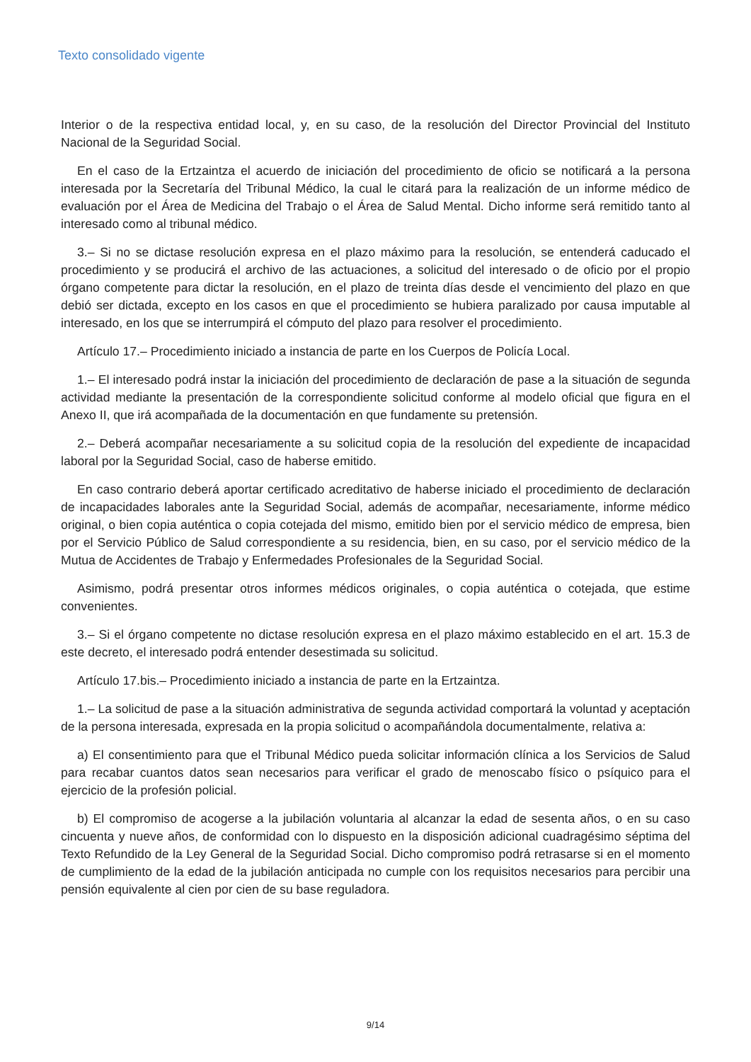Texto consolidado vigente
Interior o de la respectiva entidad local, y, en su caso, de la resolución del Director Provincial del Instituto Nacional de la Seguridad Social.
En el caso de la Ertzaintza el acuerdo de iniciación del procedimiento de oficio se notificará a la persona interesada por la Secretaría del Tribunal Médico, la cual le citará para la realización de un informe médico de evaluación por el Área de Medicina del Trabajo o el Área de Salud Mental. Dicho informe será remitido tanto al interesado como al tribunal médico.
3.– Si no se dictase resolución expresa en el plazo máximo para la resolución, se entenderá caducado el procedimiento y se producirá el archivo de las actuaciones, a solicitud del interesado o de oficio por el propio órgano competente para dictar la resolución, en el plazo de treinta días desde el vencimiento del plazo en que debió ser dictada, excepto en los casos en que el procedimiento se hubiera paralizado por causa imputable al interesado, en los que se interrumpirá el cómputo del plazo para resolver el procedimiento.
Artículo 17.– Procedimiento iniciado a instancia de parte en los Cuerpos de Policía Local.
1.– El interesado podrá instar la iniciación del procedimiento de declaración de pase a la situación de segunda actividad mediante la presentación de la correspondiente solicitud conforme al modelo oficial que figura en el Anexo II, que irá acompañada de la documentación en que fundamente su pretensión.
2.– Deberá acompañar necesariamente a su solicitud copia de la resolución del expediente de incapacidad laboral por la Seguridad Social, caso de haberse emitido.
En caso contrario deberá aportar certificado acreditativo de haberse iniciado el procedimiento de declaración de incapacidades laborales ante la Seguridad Social, además de acompañar, necesariamente, informe médico original, o bien copia auténtica o copia cotejada del mismo, emitido bien por el servicio médico de empresa, bien por el Servicio Público de Salud correspondiente a su residencia, bien, en su caso, por el servicio médico de la Mutua de Accidentes de Trabajo y Enfermedades Profesionales de la Seguridad Social.
Asimismo, podrá presentar otros informes médicos originales, o copia auténtica o cotejada, que estime convenientes.
3.– Si el órgano competente no dictase resolución expresa en el plazo máximo establecido en el art. 15.3 de este decreto, el interesado podrá entender desestimada su solicitud.
Artículo 17.bis.– Procedimiento iniciado a instancia de parte en la Ertzaintza.
1.– La solicitud de pase a la situación administrativa de segunda actividad comportará la voluntad y aceptación de la persona interesada, expresada en la propia solicitud o acompañándola documentalmente, relativa a:
a) El consentimiento para que el Tribunal Médico pueda solicitar información clínica a los Servicios de Salud para recabar cuantos datos sean necesarios para verificar el grado de menoscabo físico o psíquico para el ejercicio de la profesión policial.
b) El compromiso de acogerse a la jubilación voluntaria al alcanzar la edad de sesenta años, o en su caso cincuenta y nueve años, de conformidad con lo dispuesto en la disposición adicional cuadragésimo séptima del Texto Refundido de la Ley General de la Seguridad Social. Dicho compromiso podrá retrasarse si en el momento de cumplimiento de la edad de la jubilación anticipada no cumple con los requisitos necesarios para percibir una pensión equivalente al cien por cien de su base reguladora.
9/14